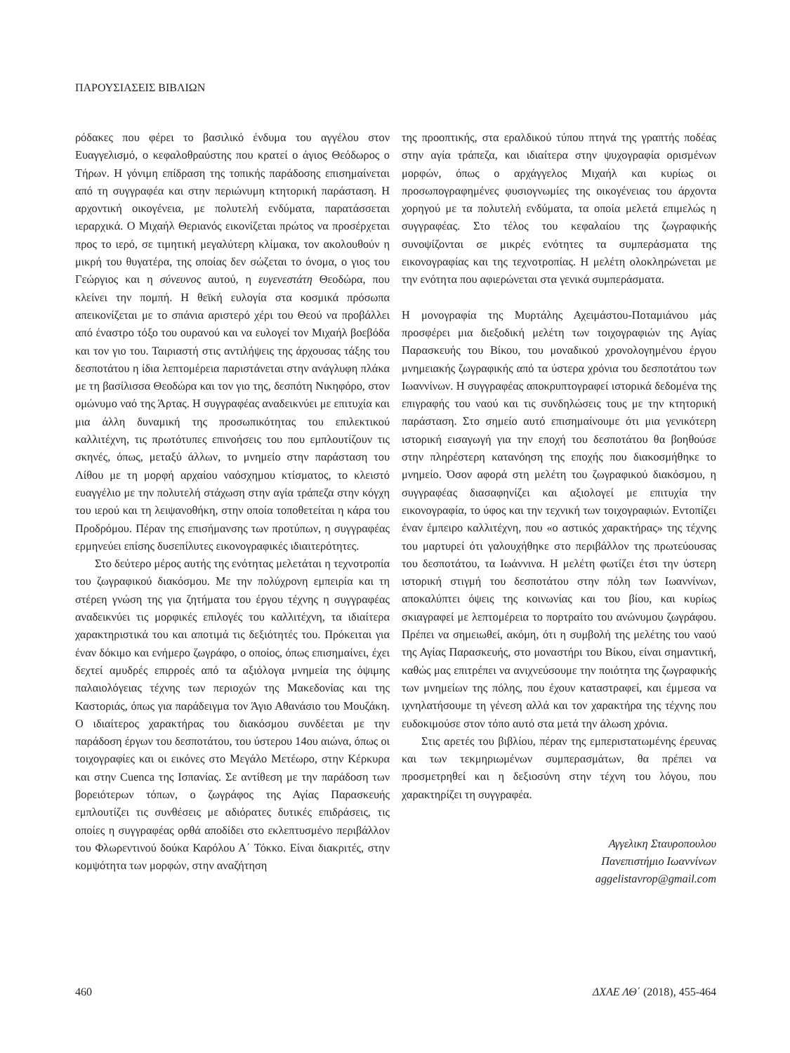ΠΑΡΟΥΣΙΑΣΕΙΣ ΒΙΒΛΙΩΝ
ρόδακες που φέρει το βασιλικό ένδυμα του αγγέλου στον Ευαγγελισμό, ο κεφαλοθραύστης που κρατεί ο άγιος Θεόδωρος ο Τήρων. Η γόνιμη επίδραση της τοπικής παράδοσης επισημαίνεται από τη συγγραφέα και στην περιώνυμη κτητορική παράσταση. Η αρχοντική οικογένεια, με πολυτελή ενδύματα, παρατάσσεται ιεραρχικά. Ο Μιχαήλ Θεριανός εικονίζεται πρώτος να προσέρχεται προς το ιερό, σε τιμητική μεγαλύτερη κλίμακα, τον ακολουθούν η μικρή του θυγατέρα, της οποίας δεν σώζεται το όνομα, ο γιος του Γεώργιος και η σύνευνος αυτού, η ευγενεστάτη Θεοδώρα, που κλείνει την πομπή. Η θεϊκή ευλογία στα κοσμικά πρόσωπα απεικονίζεται με το σπάνια αριστερό χέρι του Θεού να προβάλλει από έναστρο τόξο του ουρανού και να ευλογεί τον Μιχαήλ βοεβόδα και τον γιο του. Ταιριαστή στις αντιλήψεις της άρχουσας τάξης του δεσποτάτου η ίδια λεπτομέρεια παριστάνεται στην ανάγλυφη πλάκα με τη βασίλισσα Θεοδώρα και τον γιο της, δεσπότη Νικηφόρο, στον ομώνυμο ναό της Άρτας. Η συγγραφέας αναδεικνύει με επιτυχία και μια άλλη δυναμική της προσωπικότητας του επιλεκτικού καλλιτέχνη, τις πρωτότυπες επινοήσεις του που εμπλουτίζουν τις σκηνές, όπως, μεταξύ άλλων, το μνημείο στην παράσταση του Λίθου με τη μορφή αρχαίου ναόσχημου κτίσματος, το κλειστό ευαγγέλιο με την πολυτελή στάχωση στην αγία τράπεζα στην κόγχη του ιερού και τη λειψανοθήκη, στην οποία τοποθετείται η κάρα του Προδρόμου. Πέραν της επισήμανσης των προτύπων, η συγγραφέας ερμηνεύει επίσης δυσεπίλυτες εικονογραφικές ιδιαιτερότητες.
Στο δεύτερο μέρος αυτής της ενότητας μελετάται η τεχνοτροπία του ζωγραφικού διακόσμου. Με την πολύχρονη εμπειρία και τη στέρεη γνώση της για ζητήματα του έργου τέχνης η συγγραφέας αναδεικνύει τις μορφικές επιλογές του καλλιτέχνη, τα ιδιαίτερα χαρακτηριστικά του και αποτιμά τις δεξιότητές του. Πρόκειται για έναν δόκιμο και ενήμερο ζωγράφο, ο οποίος, όπως επισημαίνει, έχει δεχτεί αμυδρές επιρροές από τα αξιόλογα μνημεία της όψιμης παλαιολόγειας τέχνης των περιοχών της Μακεδονίας και της Καστοριάς, όπως για παράδειγμα τον Άγιο Αθανάσιο του Μουζάκη. Ο ιδιαίτερος χαρακτήρας του διακόσμου συνδέεται με την παράδοση έργων του δεσποτάτου, του ύστερου 14ου αιώνα, όπως οι τοιχογραφίες και οι εικόνες στο Μεγάλο Μετέωρο, στην Κέρκυρα και στην Cuenca της Ισπανίας. Σε αντίθεση με την παράδοση των βορειότερων τόπων, ο ζωγράφος της Αγίας Παρασκευής εμπλουτίζει τις συνθέσεις με αδιόρατες δυτικές επιδράσεις, τις οποίες η συγγραφέας ορθά αποδίδει στο εκλεπτυσμένο περιβάλλον του Φλωρεντινού δούκα Καρόλου Α΄ Τόκκο. Είναι διακριτές, στην κομψότητα των μορφών, στην αναζήτηση
της προοπτικής, στα εραλδικού τύπου πτηνά της γραπτής ποδέας στην αγία τράπεζα, και ιδιαίτερα στην ψυχογραφία ορισμένων μορφών, όπως ο αρχάγγελος Μιχαήλ και κυρίως οι προσωπογραφημένες φυσιογνωμίες της οικογένειας του άρχοντα χορηγού με τα πολυτελή ενδύματα, τα οποία μελετά επιμελώς η συγγραφέας. Στο τέλος του κεφαλαίου της ζωγραφικής συνοψίζονται σε μικρές ενότητες τα συμπεράσματα της εικονογραφίας και της τεχνοτροπίας. Η μελέτη ολοκληρώνεται με την ενότητα που αφιερώνεται στα γενικά συμπεράσματα.
Η μονογραφία της Μυρτάλης Αχειμάστου-Ποταμιάνου μάς προσφέρει μια διεξοδική μελέτη των τοιχογραφιών της Αγίας Παρασκευής του Βίκου, του μοναδικού χρονολογημένου έργου μνημειακής ζωγραφικής από τα ύστερα χρόνια του δεσποτάτου των Ιωαννίνων. Η συγγραφέας αποκρυπτογραφεί ιστορικά δεδομένα της επιγραφής του ναού και τις συνδηλώσεις τους με την κτητορική παράσταση. Στο σημείο αυτό επισημαίνουμε ότι μια γενικότερη ιστορική εισαγωγή για την εποχή του δεσποτάτου θα βοηθούσε στην πληρέστερη κατανόηση της εποχής που διακοσμήθηκε το μνημείο. Όσον αφορά στη μελέτη του ζωγραφικού διακόσμου, η συγγραφέας διασαφηνίζει και αξιολογεί με επιτυχία την εικονογραφία, το ύφος και την τεχνική των τοιχογραφιών. Εντοπίζει έναν έμπειρο καλλιτέχνη, που «ο αστικός χαρακτήρας» της τέχνης του μαρτυρεί ότι γαλουχήθηκε στο περιβάλλον της πρωτεύουσας του δεσποτάτου, τα Ιωάννινα. Η μελέτη φωτίζει έτσι την ύστερη ιστορική στιγμή του δεσποτάτου στην πόλη των Ιωαννίνων, αποκαλύπτει όψεις της κοινωνίας και του βίου, και κυρίως σκιαγραφεί με λεπτομέρεια το πορτραίτο του ανώνυμου ζωγράφου. Πρέπει να σημειωθεί, ακόμη, ότι η συμβολή της μελέτης του ναού της Αγίας Παρασκευής, στο μοναστήρι του Βίκου, είναι σημαντική, καθώς μας επιτρέπει να ανιχνεύσουμε την ποιότητα της ζωγραφικής των μνημείων της πόλης, που έχουν καταστραφεί, και έμμεσα να ιχνηλατήσουμε τη γένεση αλλά και τον χαρακτήρα της τέχνης που ευδοκιμούσε στον τόπο αυτό στα μετά την άλωση χρόνια.
Στις αρετές του βιβλίου, πέραν της εμπεριστατωμένης έρευνας και των τεκμηριωμένων συμπερασμάτων, θα πρέπει να προσμετρηθεί και η δεξιοσύνη στην τέχνη του λόγου, που χαρακτηρίζει τη συγγραφέα.
Αγγελικη Σταυροπουλου
Πανεπιστήμιο Ιωαννίνων
aggelistavrop@gmail.com
460 ΔΧΑΕ ΛΘ΄ (2018), 455-464